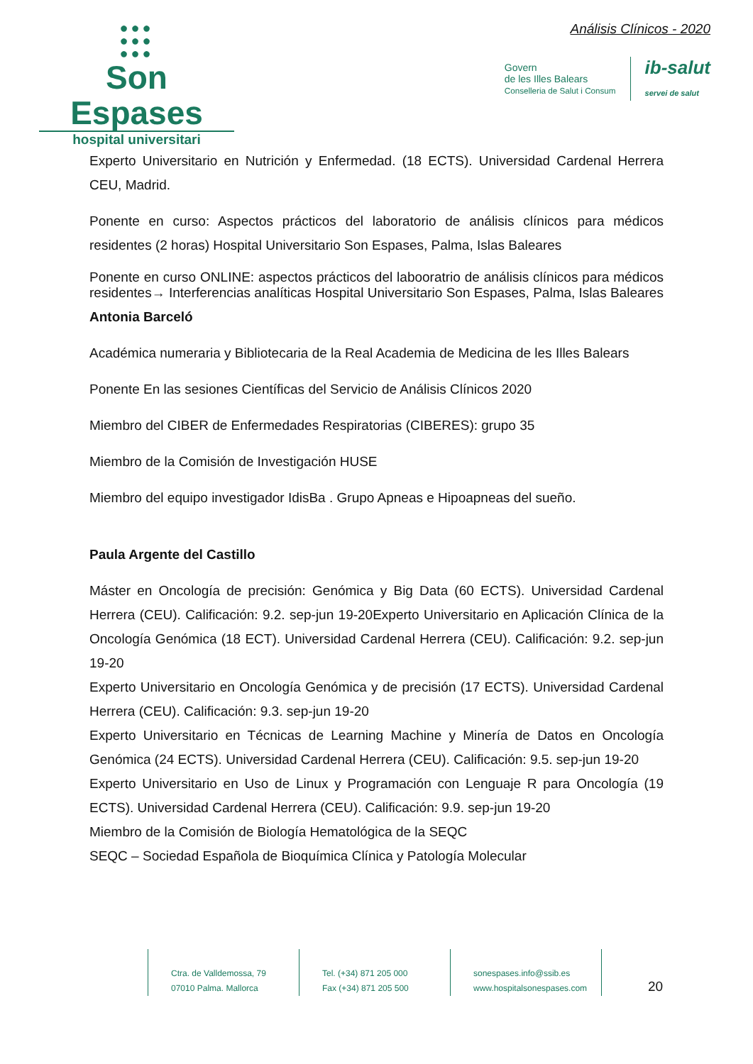●●●
●●●
●●●
Son Espases
hospital universitari
Análisis Clínicos - 2020
Govern
de les Illes Balears
Conselleria de Salut i Consum
ib-salut
servei de salut
Experto Universitario en Nutrición y Enfermedad. (18 ECTS). Universidad Cardenal Herrera CEU, Madrid.
Ponente en curso: Aspectos prácticos del laboratorio de análisis clínicos para médicos residentes (2 horas) Hospital Universitario Son Espases, Palma, Islas Baleares
Ponente en curso ONLINE: aspectos prácticos del laboorat­rio de análisis clínicos para médicos residentes→ Interferencias analíticas Hospital Universitario Son Espases, Palma, Islas Baleares
Antonia Barceló
Académica numeraria y Bibliotecaria de la Real Academia de Medicina de les Illes Balears
Ponente En las sesiones Científicas del Servicio de Análisis Clínicos 2020
Miembro del CIBER de Enfermedades Respiratorias (CIBERES): grupo 35
Miembro de la Comisión de Investigación HUSE
Miembro del equipo investigador IdisBa . Grupo Apneas e Hipoapneas del sueño.
Paula Argente del Castillo
Máster en Oncología de precisión: Genómica y Big Data (60 ECTS). Universidad Cardenal Herrera (CEU). Calificación: 9.2. sep-jun 19-20Experto Universitario en Aplicación Clínica de la Oncología Genómica (18 ECT). Universidad Cardenal Herrera (CEU). Calificación: 9.2. sep-jun 19-20
Experto Universitario en Oncología Genómica y de precisión (17 ECTS). Universidad Cardenal Herrera (CEU). Calificación: 9.3. sep-jun 19-20
Experto Universitario en Técnicas de Learning Machine y Minería de Datos en Oncología Genómica (24 ECTS). Universidad Cardenal Herrera (CEU). Calificación: 9.5. sep-jun 19-20
Experto Universitario en Uso de Linux y Programación con Lenguaje R para Oncología (19 ECTS). Universidad Cardenal Herrera (CEU). Calificación: 9.9. sep-jun 19-20
Miembro de la Comisión de Biología Hematológica de la SEQC
SEQC – Sociedad Española de Bioquímica Clínica y Patología Molecular
Ctra. de Valldemossa, 79
07010 Palma. Mallorca
Tel. (+34) 871 205 000
Fax (+34) 871 205 500
sonespases.info@ssib.es
www.hospitalsonespases.com
20